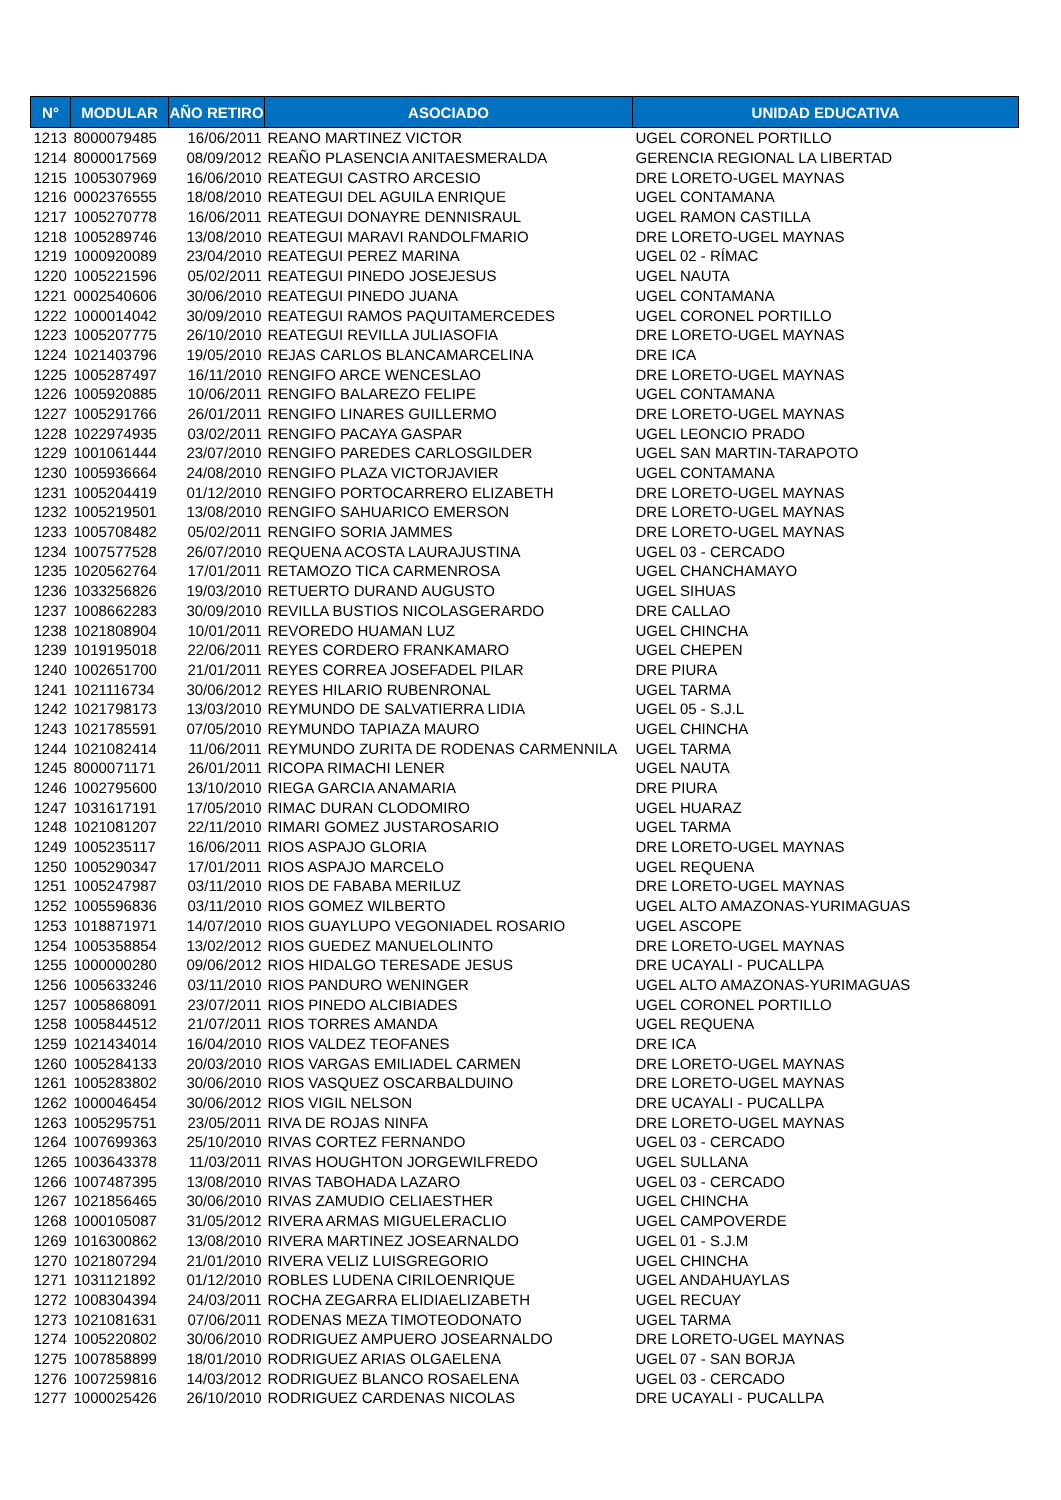| N° | MODULAR | AÑO RETIRO | ASOCIADO | UNIDAD EDUCATIVA |
| --- | --- | --- | --- | --- |
| 1213 | 8000079485 | 16/06/2011 | REANO MARTINEZ VICTOR | UGEL CORONEL PORTILLO |
| 1214 | 8000017569 | 08/09/2012 | REAÑO PLASENCIA ANITAESMERALDA | GERENCIA REGIONAL LA LIBERTAD |
| 1215 | 1005307969 | 16/06/2010 | REATEGUI CASTRO ARCESIO | DRE LORETO-UGEL MAYNAS |
| 1216 | 0002376555 | 18/08/2010 | REATEGUI DEL AGUILA ENRIQUE | UGEL CONTAMANA |
| 1217 | 1005270778 | 16/06/2011 | REATEGUI DONAYRE DENNISRAUL | UGEL RAMON CASTILLA |
| 1218 | 1005289746 | 13/08/2010 | REATEGUI MARAVI RANDOLFMARIO | DRE LORETO-UGEL MAYNAS |
| 1219 | 1000920089 | 23/04/2010 | REATEGUI PEREZ MARINA | UGEL 02 - RÍMAC |
| 1220 | 1005221596 | 05/02/2011 | REATEGUI PINEDO JOSEJESUS | UGEL NAUTA |
| 1221 | 0002540606 | 30/06/2010 | REATEGUI PINEDO JUANA | UGEL CONTAMANA |
| 1222 | 1000014042 | 30/09/2010 | REATEGUI RAMOS PAQUITAMERCEDES | UGEL CORONEL PORTILLO |
| 1223 | 1005207775 | 26/10/2010 | REATEGUI REVILLA JULIASOFIA | DRE LORETO-UGEL MAYNAS |
| 1224 | 1021403796 | 19/05/2010 | REJAS CARLOS BLANCAMARCELINA | DRE ICA |
| 1225 | 1005287497 | 16/11/2010 | RENGIFO ARCE WENCESLAO | DRE LORETO-UGEL MAYNAS |
| 1226 | 1005920885 | 10/06/2011 | RENGIFO BALAREZO FELIPE | UGEL CONTAMANA |
| 1227 | 1005291766 | 26/01/2011 | RENGIFO LINARES GUILLERMO | DRE LORETO-UGEL MAYNAS |
| 1228 | 1022974935 | 03/02/2011 | RENGIFO PACAYA GASPAR | UGEL LEONCIO PRADO |
| 1229 | 1001061444 | 23/07/2010 | RENGIFO PAREDES CARLOSGILDER | UGEL SAN MARTIN-TARAPOTO |
| 1230 | 1005936664 | 24/08/2010 | RENGIFO PLAZA VICTORJAVIER | UGEL CONTAMANA |
| 1231 | 1005204419 | 01/12/2010 | RENGIFO PORTOCARRERO ELIZABETH | DRE LORETO-UGEL MAYNAS |
| 1232 | 1005219501 | 13/08/2010 | RENGIFO SAHUARICO EMERSON | DRE LORETO-UGEL MAYNAS |
| 1233 | 1005708482 | 05/02/2011 | RENGIFO SORIA JAMMES | DRE LORETO-UGEL MAYNAS |
| 1234 | 1007577528 | 26/07/2010 | REQUENA ACOSTA LAURAJUSTINA | UGEL 03 - CERCADO |
| 1235 | 1020562764 | 17/01/2011 | RETAMOZO TICA CARMENROSA | UGEL CHANCHAMAYO |
| 1236 | 1033256826 | 19/03/2010 | RETUERTO DURAND AUGUSTO | UGEL SIHUAS |
| 1237 | 1008662283 | 30/09/2010 | REVILLA BUSTIOS NICOLASGERARDO | DRE CALLAO |
| 1238 | 1021808904 | 10/01/2011 | REVOREDO HUAMAN LUZ | UGEL CHINCHA |
| 1239 | 1019195018 | 22/06/2011 | REYES CORDERO FRANKAMARO | UGEL CHEPEN |
| 1240 | 1002651700 | 21/01/2011 | REYES CORREA JOSEFADEL PILAR | DRE PIURA |
| 1241 | 1021116734 | 30/06/2012 | REYES HILARIO RUBENRONAL | UGEL TARMA |
| 1242 | 1021798173 | 13/03/2010 | REYMUNDO DE SALVATIERRA LIDIA | UGEL 05 - S.J.L |
| 1243 | 1021785591 | 07/05/2010 | REYMUNDO TAPIAZA MAURO | UGEL CHINCHA |
| 1244 | 1021082414 | 11/06/2011 | REYMUNDO ZURITA DE RODENAS CARMENNILA | UGEL TARMA |
| 1245 | 8000071171 | 26/01/2011 | RICOPA RIMACHI LENER | UGEL NAUTA |
| 1246 | 1002795600 | 13/10/2010 | RIEGA GARCIA ANAMARIA | DRE PIURA |
| 1247 | 1031617191 | 17/05/2010 | RIMAC DURAN CLODOMIRO | UGEL HUARAZ |
| 1248 | 1021081207 | 22/11/2010 | RIMARI GOMEZ JUSTAROSARIO | UGEL TARMA |
| 1249 | 1005235117 | 16/06/2011 | RIOS ASPAJO GLORIA | DRE LORETO-UGEL MAYNAS |
| 1250 | 1005290347 | 17/01/2011 | RIOS ASPAJO MARCELO | UGEL REQUENA |
| 1251 | 1005247987 | 03/11/2010 | RIOS DE FABABA MERILUZ | DRE LORETO-UGEL MAYNAS |
| 1252 | 1005596836 | 03/11/2010 | RIOS GOMEZ WILBERTO | UGEL ALTO AMAZONAS-YURIMAGUAS |
| 1253 | 1018871971 | 14/07/2010 | RIOS GUAYLUPO VEGONIADEL ROSARIO | UGEL ASCOPE |
| 1254 | 1005358854 | 13/02/2012 | RIOS GUEDEZ MANUELOLINTO | DRE LORETO-UGEL MAYNAS |
| 1255 | 1000000280 | 09/06/2012 | RIOS HIDALGO TERESADE JESUS | DRE UCAYALI - PUCALLPA |
| 1256 | 1005633246 | 03/11/2010 | RIOS PANDURO WENINGER | UGEL ALTO AMAZONAS-YURIMAGUAS |
| 1257 | 1005868091 | 23/07/2011 | RIOS PINEDO ALCIBIADES | UGEL CORONEL PORTILLO |
| 1258 | 1005844512 | 21/07/2011 | RIOS TORRES AMANDA | UGEL REQUENA |
| 1259 | 1021434014 | 16/04/2010 | RIOS VALDEZ TEOFANES | DRE ICA |
| 1260 | 1005284133 | 20/03/2010 | RIOS VARGAS EMILIADEL CARMEN | DRE LORETO-UGEL MAYNAS |
| 1261 | 1005283802 | 30/06/2010 | RIOS VASQUEZ OSCARBALDUINO | DRE LORETO-UGEL MAYNAS |
| 1262 | 1000046454 | 30/06/2012 | RIOS VIGIL NELSON | DRE UCAYALI - PUCALLPA |
| 1263 | 1005295751 | 23/05/2011 | RIVA DE ROJAS NINFA | DRE LORETO-UGEL MAYNAS |
| 1264 | 1007699363 | 25/10/2010 | RIVAS CORTEZ FERNANDO | UGEL 03 - CERCADO |
| 1265 | 1003643378 | 11/03/2011 | RIVAS HOUGHTON JORGEWILFREDO | UGEL SULLANA |
| 1266 | 1007487395 | 13/08/2010 | RIVAS TABOHADA LAZARO | UGEL 03 - CERCADO |
| 1267 | 1021856465 | 30/06/2010 | RIVAS ZAMUDIO CELIAESTHER | UGEL CHINCHA |
| 1268 | 1000105087 | 31/05/2012 | RIVERA ARMAS MIGUELERACLIO | UGEL CAMPOVERDE |
| 1269 | 1016300862 | 13/08/2010 | RIVERA MARTINEZ JOSEARNALDO | UGEL 01 - S.J.M |
| 1270 | 1021807294 | 21/01/2010 | RIVERA VELIZ LUISGREGORIO | UGEL CHINCHA |
| 1271 | 1031121892 | 01/12/2010 | ROBLES LUDENA CIRILOENRIQUE | UGEL ANDAHUAYLAS |
| 1272 | 1008304394 | 24/03/2011 | ROCHA ZEGARRA ELIDIAELIZABETH | UGEL RECUAY |
| 1273 | 1021081631 | 07/06/2011 | RODENAS MEZA TIMOTEODONATO | UGEL TARMA |
| 1274 | 1005220802 | 30/06/2010 | RODRIGUEZ AMPUERO JOSEARNALDO | DRE LORETO-UGEL MAYNAS |
| 1275 | 1007858899 | 18/01/2010 | RODRIGUEZ ARIAS OLGAELENA | UGEL 07 - SAN BORJA |
| 1276 | 1007259816 | 14/03/2012 | RODRIGUEZ BLANCO ROSAELENA | UGEL 03 - CERCADO |
| 1277 | 1000025426 | 26/10/2010 | RODRIGUEZ CARDENAS NICOLAS | DRE UCAYALI - PUCALLPA |